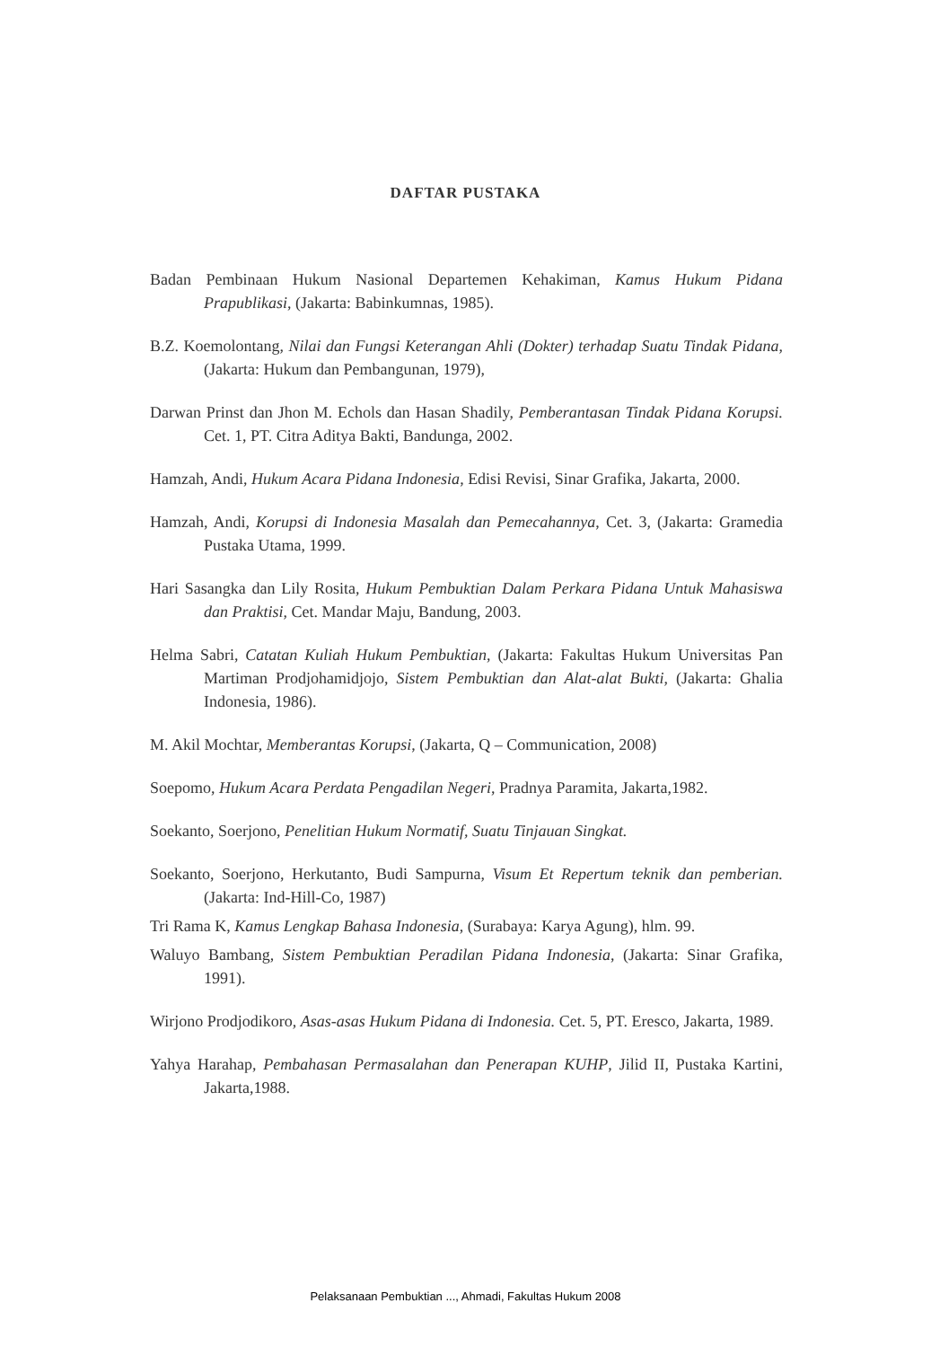DAFTAR PUSTAKA
Badan Pembinaan Hukum Nasional Departemen Kehakiman, Kamus Hukum Pidana Prapublikasi, (Jakarta: Babinkumnas, 1985).
B.Z. Koemolontang, Nilai dan Fungsi Keterangan Ahli (Dokter) terhadap Suatu Tindak Pidana, (Jakarta: Hukum dan Pembangunan, 1979),
Darwan Prinst dan Jhon M. Echols dan Hasan Shadily, Pemberantasan Tindak Pidana Korupsi. Cet. 1, PT. Citra Aditya Bakti, Bandunga, 2002.
Hamzah, Andi, Hukum Acara Pidana Indonesia, Edisi Revisi, Sinar Grafika, Jakarta, 2000.
Hamzah, Andi, Korupsi di Indonesia Masalah dan Pemecahannya, Cet. 3, (Jakarta: Gramedia Pustaka Utama, 1999.
Hari Sasangka dan Lily Rosita, Hukum Pembuktian Dalam Perkara Pidana Untuk Mahasiswa dan Praktisi, Cet. Mandar Maju, Bandung, 2003.
Helma Sabri, Catatan Kuliah Hukum Pembuktian, (Jakarta: Fakultas Hukum Universitas Pan Martiman Prodjohamidjojo, Sistem Pembuktian dan Alat-alat Bukti, (Jakarta: Ghalia Indonesia, 1986).
M. Akil Mochtar, Memberantas Korupsi, (Jakarta, Q – Communication, 2008)
Soepomo, Hukum Acara Perdata Pengadilan Negeri, Pradnya Paramita, Jakarta,1982.
Soekanto, Soerjono, Penelitian Hukum Normatif, Suatu Tinjauan Singkat.
Soekanto, Soerjono, Herkutanto, Budi Sampurna, Visum Et Repertum teknik dan pemberian. (Jakarta: Ind-Hill-Co, 1987)
Tri Rama K, Kamus Lengkap Bahasa Indonesia, (Surabaya: Karya Agung), hlm. 99.
Waluyo Bambang, Sistem Pembuktian Peradilan Pidana Indonesia, (Jakarta: Sinar Grafika, 1991).
Wirjono Prodjodikoro, Asas-asas Hukum Pidana di Indonesia. Cet. 5, PT. Eresco, Jakarta, 1989.
Yahya Harahap, Pembahasan Permasalahan dan Penerapan KUHP, Jilid II, Pustaka Kartini, Jakarta,1988.
Pelaksanaan Pembuktian ..., Ahmadi, Fakultas Hukum 2008